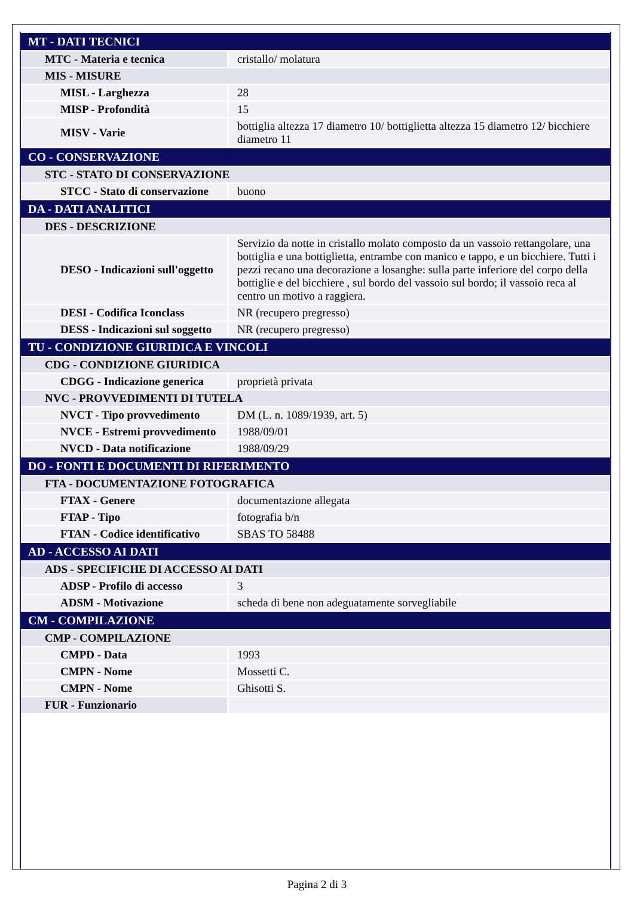| MT - DATI TECNICI | |
| MTC - Materia e tecnica | cristallo/ molatura |
| MIS - MISURE | |
| MISL - Larghezza | 28 |
| MISP - Profondità | 15 |
| MISV - Varie | bottiglia altezza 17 diametro 10/ bottiglietta altezza 15 diametro 12/ bicchiere diametro 11 |
| CO - CONSERVAZIONE | |
| STC - STATO DI CONSERVAZIONE | |
| STCC - Stato di conservazione | buono |
| DA - DATI ANALITICI | |
| DES - DESCRIZIONE | |
| DESO - Indicazioni sull'oggetto | Servizio da notte in cristallo molato composto da un vassoio rettangolare, una bottiglia e una bottiglietta, entrambe con manico e tappo, e un bicchiere. Tutti i pezzi recano una decorazione a losanghe: sulla parte inferiore del corpo della bottiglie e del bicchiere , sul bordo del vassoio sul bordo; il vassoio reca al centro un motivo a raggiera. |
| DESI - Codifica Iconclass | NR (recupero pregresso) |
| DESS - Indicazioni sul soggetto | NR (recupero pregresso) |
| TU - CONDIZIONE GIURIDICA E VINCOLI | |
| CDG - CONDIZIONE GIURIDICA | |
| CDGG - Indicazione generica | proprietà privata |
| NVC - PROVVEDIMENTI DI TUTELA | |
| NVCT - Tipo provvedimento | DM (L. n. 1089/1939, art. 5) |
| NVCE - Estremi provvedimento | 1988/09/01 |
| NVCD - Data notificazione | 1988/09/29 |
| DO - FONTI E DOCUMENTI DI RIFERIMENTO | |
| FTA - DOCUMENTAZIONE FOTOGRAFICA | |
| FTAX - Genere | documentazione allegata |
| FTAP - Tipo | fotografia b/n |
| FTAN - Codice identificativo | SBAS TO 58488 |
| AD - ACCESSO AI DATI | |
| ADS - SPECIFICHE DI ACCESSO AI DATI | |
| ADSP - Profilo di accesso | 3 |
| ADSM - Motivazione | scheda di bene non adeguatamente sorvegliabile |
| CM - COMPILAZIONE | |
| CMP - COMPILAZIONE | |
| CMPD - Data | 1993 |
| CMPN - Nome | Mossetti C. |
| CMPN - Nome | Ghisotti S. |
| FUR - Funzionario | |
Pagina 2 di 3